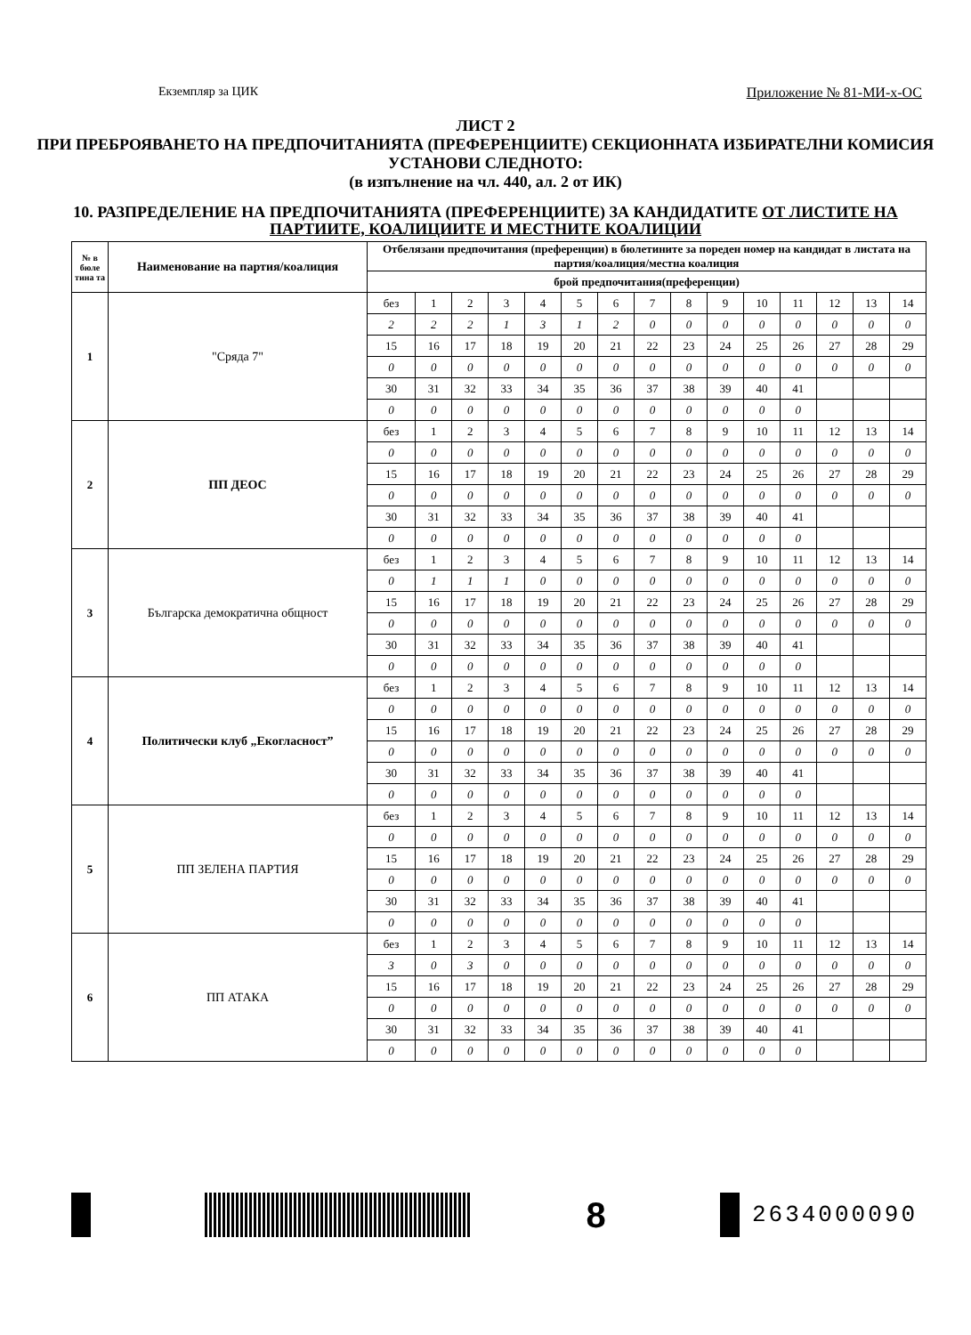Екземпляр за ЦИК Приложение № 81-МИ-х-ОС
ЛИСТ 2
ПРИ ПРЕБРОЯВАНЕТО НА ПРЕДПОЧИТАНИЯТА (ПРЕФЕРЕНЦИИТЕ) СЕКЦИОННАТА ИЗБИРАТЕЛНИ КОМИСИЯ УСТАНОВИ СЛЕДНОТО:
(в изпълнение на чл. 440, ал. 2 от ИК)
10. РАЗПРЕДЕЛЕНИЕ НА ПРЕДПОЧИТАНИЯТА (ПРЕФЕРЕНЦИИТЕ) ЗА КАНДИДАТИТЕ ОТ ЛИСТИТЕ НА ПАРТИИТЕ, КОАЛИЦИИТЕ И МЕСТНИТЕ КОАЛИЦИИ
| № в бюле тина та | Наименование на партия/коалиция | Отбелязани предпочитания (преференции) в бюлетините за пореден номер на кандидат в листата на партия/коалиция/местна коалиция | | | | | | | | | | | | | | |
| --- | --- | --- | --- | --- | --- | --- | --- | --- | --- | --- | --- | --- | --- | --- | --- | --- |
| | | брой предпочитания(преференции) | | | | | | | | | | | | | | |
| 1 | "Сряда 7" | без | 1 | 2 | 3 | 4 | 5 | 6 | 7 | 8 | 9 | 10 | 11 | 12 | 13 | 14 |
| | | 2 | 2 | 2 | 1 | 3 | 1 | 2 | 0 | 0 | 0 | 0 | 0 | 0 | 0 | 0 |
| | | 15 | 16 | 17 | 18 | 19 | 20 | 21 | 22 | 23 | 24 | 25 | 26 | 27 | 28 | 29 |
| | | 0 | 0 | 0 | 0 | 0 | 0 | 0 | 0 | 0 | 0 | 0 | 0 | 0 | 0 | 0 |
| | | 30 | 31 | 32 | 33 | 34 | 35 | 36 | 37 | 38 | 39 | 40 | 41 | | | |
| | | 0 | 0 | 0 | 0 | 0 | 0 | 0 | 0 | 0 | 0 | 0 | 0 | | | |
| 2 | ПП ДЕОС | без | 1 | 2 | 3 | 4 | 5 | 6 | 7 | 8 | 9 | 10 | 11 | 12 | 13 | 14 |
| | | 0 | 0 | 0 | 0 | 0 | 0 | 0 | 0 | 0 | 0 | 0 | 0 | 0 | 0 | 0 |
| | | 15 | 16 | 17 | 18 | 19 | 20 | 21 | 22 | 23 | 24 | 25 | 26 | 27 | 28 | 29 |
| | | 0 | 0 | 0 | 0 | 0 | 0 | 0 | 0 | 0 | 0 | 0 | 0 | 0 | 0 | 0 |
| | | 30 | 31 | 32 | 33 | 34 | 35 | 36 | 37 | 38 | 39 | 40 | 41 | | | |
| | | 0 | 0 | 0 | 0 | 0 | 0 | 0 | 0 | 0 | 0 | 0 | 0 | | | |
| 3 | Българска демократична общност | без | 1 | 2 | 3 | 4 | 5 | 6 | 7 | 8 | 9 | 10 | 11 | 12 | 13 | 14 |
| | | 0 | 1 | 1 | 1 | 0 | 0 | 0 | 0 | 0 | 0 | 0 | 0 | 0 | 0 | 0 |
| | | 15 | 16 | 17 | 18 | 19 | 20 | 21 | 22 | 23 | 24 | 25 | 26 | 27 | 28 | 29 |
| | | 0 | 0 | 0 | 0 | 0 | 0 | 0 | 0 | 0 | 0 | 0 | 0 | 0 | 0 | 0 |
| | | 30 | 31 | 32 | 33 | 34 | 35 | 36 | 37 | 38 | 39 | 40 | 41 | | | |
| | | 0 | 0 | 0 | 0 | 0 | 0 | 0 | 0 | 0 | 0 | 0 | 0 | | | |
| 4 | Политически клуб „Екогласност” | без | 1 | 2 | 3 | 4 | 5 | 6 | 7 | 8 | 9 | 10 | 11 | 12 | 13 | 14 |
| | | 0 | 0 | 0 | 0 | 0 | 0 | 0 | 0 | 0 | 0 | 0 | 0 | 0 | 0 | 0 |
| | | 15 | 16 | 17 | 18 | 19 | 20 | 21 | 22 | 23 | 24 | 25 | 26 | 27 | 28 | 29 |
| | | 0 | 0 | 0 | 0 | 0 | 0 | 0 | 0 | 0 | 0 | 0 | 0 | 0 | 0 | 0 |
| | | 30 | 31 | 32 | 33 | 34 | 35 | 36 | 37 | 38 | 39 | 40 | 41 | | | |
| | | 0 | 0 | 0 | 0 | 0 | 0 | 0 | 0 | 0 | 0 | 0 | 0 | | | |
| 5 | ПП ЗЕЛЕНА ПАРТИЯ | без | 1 | 2 | 3 | 4 | 5 | 6 | 7 | 8 | 9 | 10 | 11 | 12 | 13 | 14 |
| | | 0 | 0 | 0 | 0 | 0 | 0 | 0 | 0 | 0 | 0 | 0 | 0 | 0 | 0 | 0 |
| | | 15 | 16 | 17 | 18 | 19 | 20 | 21 | 22 | 23 | 24 | 25 | 26 | 27 | 28 | 29 |
| | | 0 | 0 | 0 | 0 | 0 | 0 | 0 | 0 | 0 | 0 | 0 | 0 | 0 | 0 | 0 |
| | | 30 | 31 | 32 | 33 | 34 | 35 | 36 | 37 | 38 | 39 | 40 | 41 | | | |
| | | 0 | 0 | 0 | 0 | 0 | 0 | 0 | 0 | 0 | 0 | 0 | 0 | | | |
| 6 | ПП АТАКА | без | 1 | 2 | 3 | 4 | 5 | 6 | 7 | 8 | 9 | 10 | 11 | 12 | 13 | 14 |
| | | 3 | 0 | 3 | 0 | 0 | 0 | 0 | 0 | 0 | 0 | 0 | 0 | 0 | 0 | 0 |
| | | 15 | 16 | 17 | 18 | 19 | 20 | 21 | 22 | 23 | 24 | 25 | 26 | 27 | 28 | 29 |
| | | 0 | 0 | 0 | 0 | 0 | 0 | 0 | 0 | 0 | 0 | 0 | 0 | 0 | 0 | 0 |
| | | 30 | 31 | 32 | 33 | 34 | 35 | 36 | 37 | 38 | 39 | 40 | 41 | | | |
| | | 0 | 0 | 0 | 0 | 0 | 0 | 0 | 0 | 0 | 0 | 0 | 0 | | | |
8
2634000090